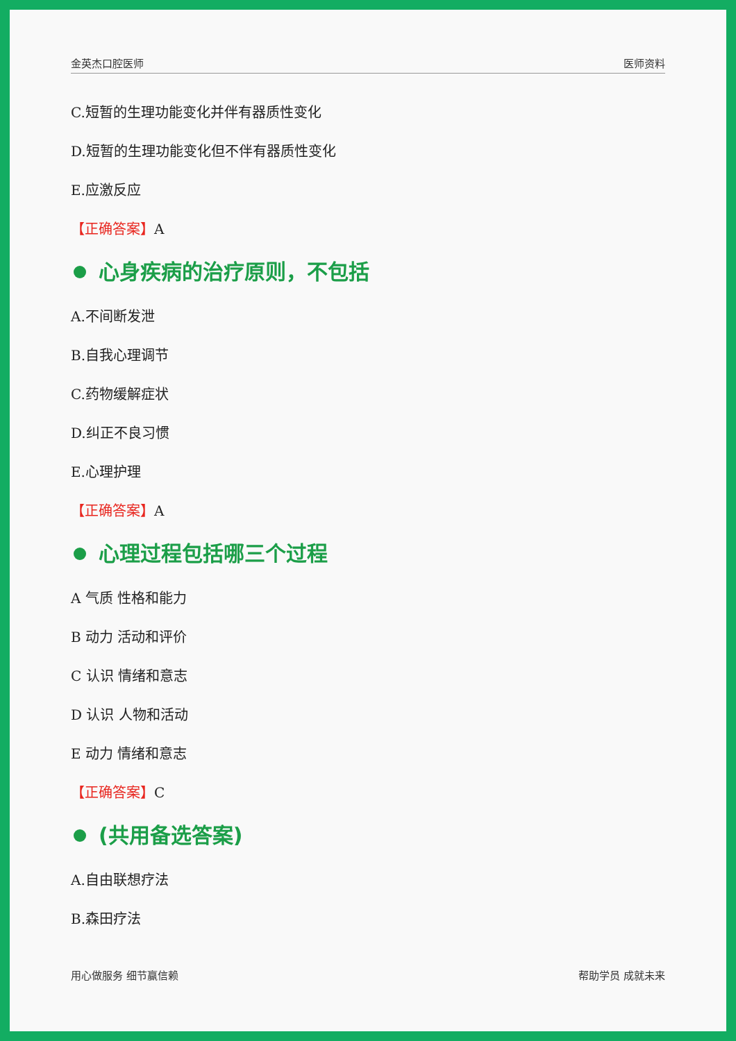金英杰口腔医师 医师资料
C.短暂的生理功能变化并伴有器质性变化
D.短暂的生理功能变化但不伴有器质性变化
E.应激反应
【正确答案】A
心身疾病的治疗原则，不包括
A.不间断发泄
B.自我心理调节
C.药物缓解症状
D.纠正不良习惯
E.心理护理
【正确答案】A
心理过程包括哪三个过程
A 气质 性格和能力
B 动力 活动和评价
C 认识 情绪和意志
D 认识 人物和活动
E 动力 情绪和意志
【正确答案】C
(共用备选答案)
A.自由联想疗法
B.森田疗法
用心做服务 细节赢信赖 帮助学员 成就未来